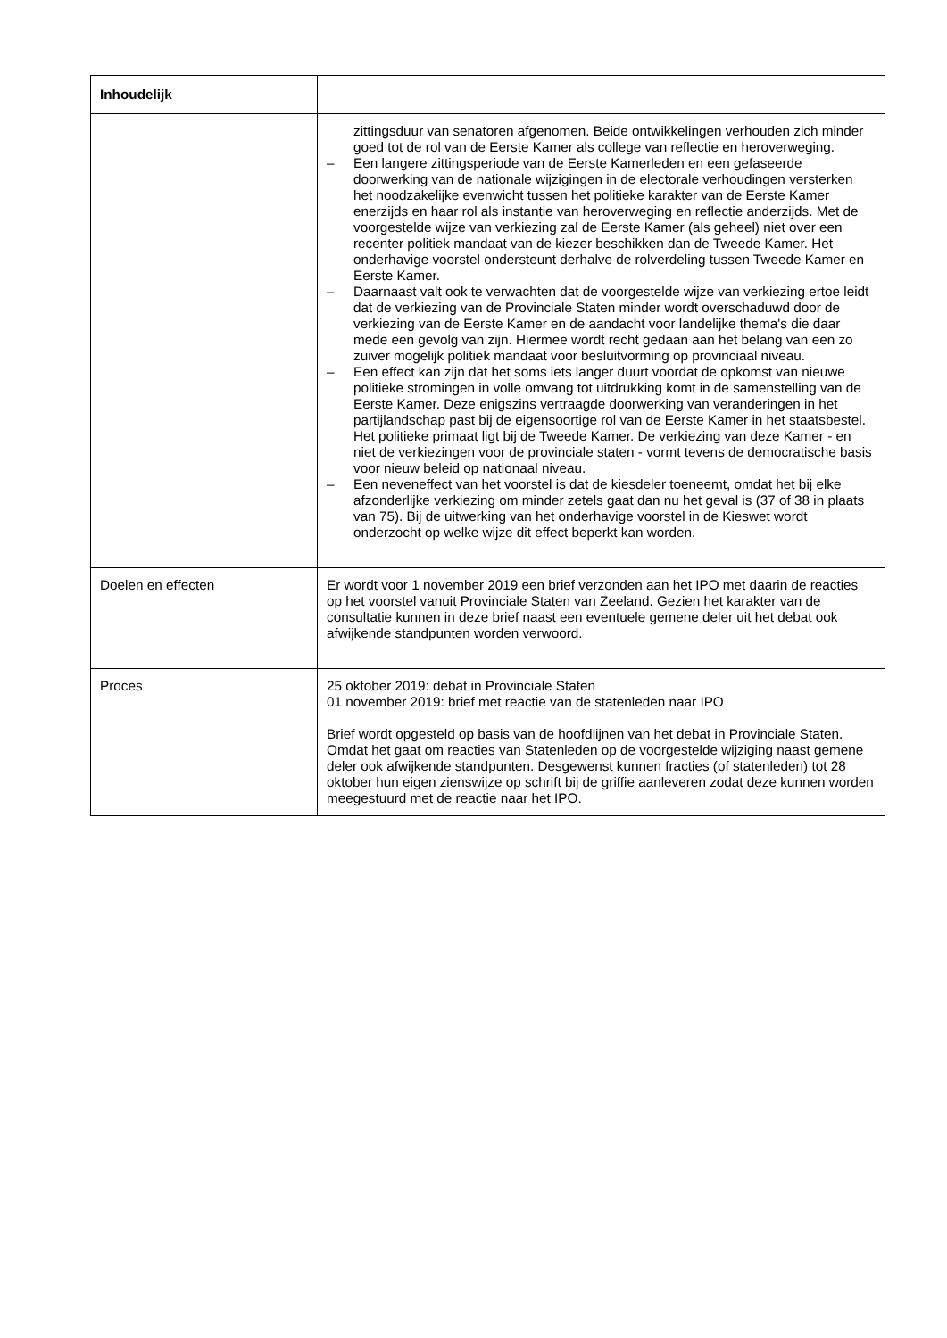| Inhoudelijk | |
| --- | --- |
| | zittingsduur van senatoren afgenomen. Beide ontwikkelingen verhouden zich minder goed tot de rol van de Eerste Kamer als college van reflectie en heroverweging. – Een langere zittingsperiode van de Eerste Kamerleden en een gefaseerde doorwerking van de nationale wijzigingen in de electorale verhoudingen versterken het noodzakelijke evenwicht tussen het politieke karakter van de Eerste Kamer enerzijds en haar rol als instantie van heroverweging en reflectie anderzijds. Met de voorgestelde wijze van verkiezing zal de Eerste Kamer (als geheel) niet over een recenter politiek mandaat van de kiezer beschikken dan de Tweede Kamer. Het onderhavige voorstel ondersteunt derhalve de rolverdeling tussen Tweede Kamer en Eerste Kamer. – Daarnaast valt ook te verwachten dat de voorgestelde wijze van verkiezing ertoe leidt dat de verkiezing van de Provinciale Staten minder wordt overschaduwd door de verkiezing van de Eerste Kamer en de aandacht voor landelijke thema's die daar mede een gevolg van zijn. Hiermee wordt recht gedaan aan het belang van een zo zuiver mogelijk politiek mandaat voor besluitvorming op provinciaal niveau. – Een effect kan zijn dat het soms iets langer duurt voordat de opkomst van nieuwe politieke stromingen in volle omvang tot uitdrukking komt in de samenstelling van de Eerste Kamer. Deze enigszins vertraagde doorwerking van veranderingen in het partijlandschap past bij de eigensoortige rol van de Eerste Kamer in het staatsbestel. Het politieke primaat ligt bij de Tweede Kamer. De verkiezing van deze Kamer - en niet de verkiezingen voor de provinciale staten - vormt tevens de democratische basis voor nieuw beleid op nationaal niveau. – Een neveneffect van het voorstel is dat de kiesdeler toeneemt, omdat het bij elke afzonderlijke verkiezing om minder zetels gaat dan nu het geval is (37 of 38 in plaats van 75). Bij de uitwerking van het onderhavige voorstel in de Kieswet wordt onderzocht op welke wijze dit effect beperkt kan worden. |
| Doelen en effecten | Er wordt voor 1 november 2019 een brief verzonden aan het IPO met daarin de reacties op het voorstel vanuit Provinciale Staten van Zeeland. Gezien het karakter van de consultatie kunnen in deze brief naast een eventuele gemene deler uit het debat ook afwijkende standpunten worden verwoord. |
| Proces | 25 oktober 2019: debat in Provinciale Staten 01 november 2019: brief met reactie van de statenleden naar IPO Brief wordt opgesteld op basis van de hoofdlijnen van het debat in Provinciale Staten. Omdat het gaat om reacties van Statenleden op de voorgestelde wijziging naast gemene deler ook afwijkende standpunten. Desgewenst kunnen fracties (of statenleden) tot 28 oktober hun eigen zienswijze op schrift bij de griffie aanleveren zodat deze kunnen worden meegestuurd met de reactie naar het IPO. |